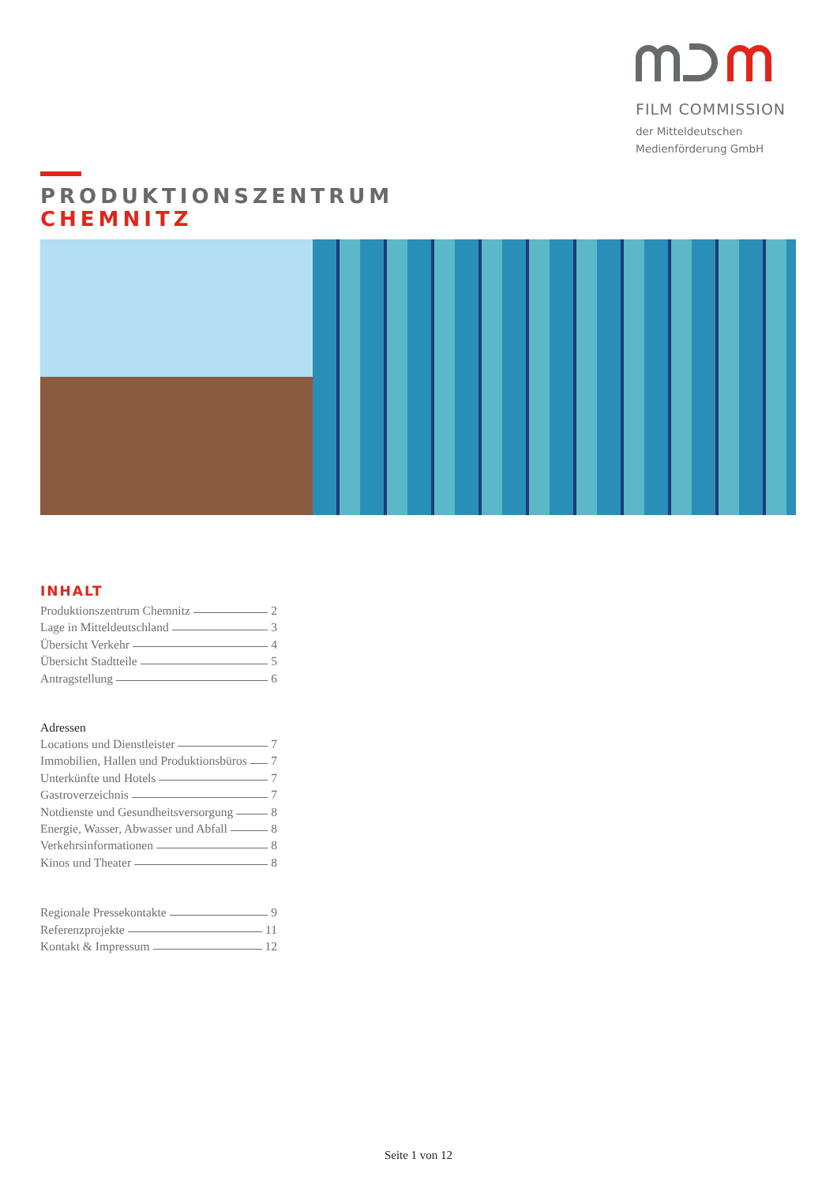FILM COMMISSION
der Mitteldeutschen
Medienförderung GmbH
PRODUKTIONSZENTRUM
CHEMNITZ
INHALT
Produktionszentrum Chemnitz 2
Lage in Mitteldeutschland 3
Übersicht Verkehr 4
Übersicht Stadtteile 5
Antragstellung 6
Adressen
Locations und Dienstleister 7
Immobilien, Hallen und Produktionsbüros 7
Unterkünfte und Hotels 7
Gastroverzeichnis 7
Notdienste und Gesundheitsversorgung 8
Energie, Wasser, Abwasser und Abfall 8
Verkehrsinformationen 8
Kinos und Theater 8
Regionale Pressekontakte 9
Referenzprojekte 11
Kontakt & Impressum 12
Seite 1 von 12